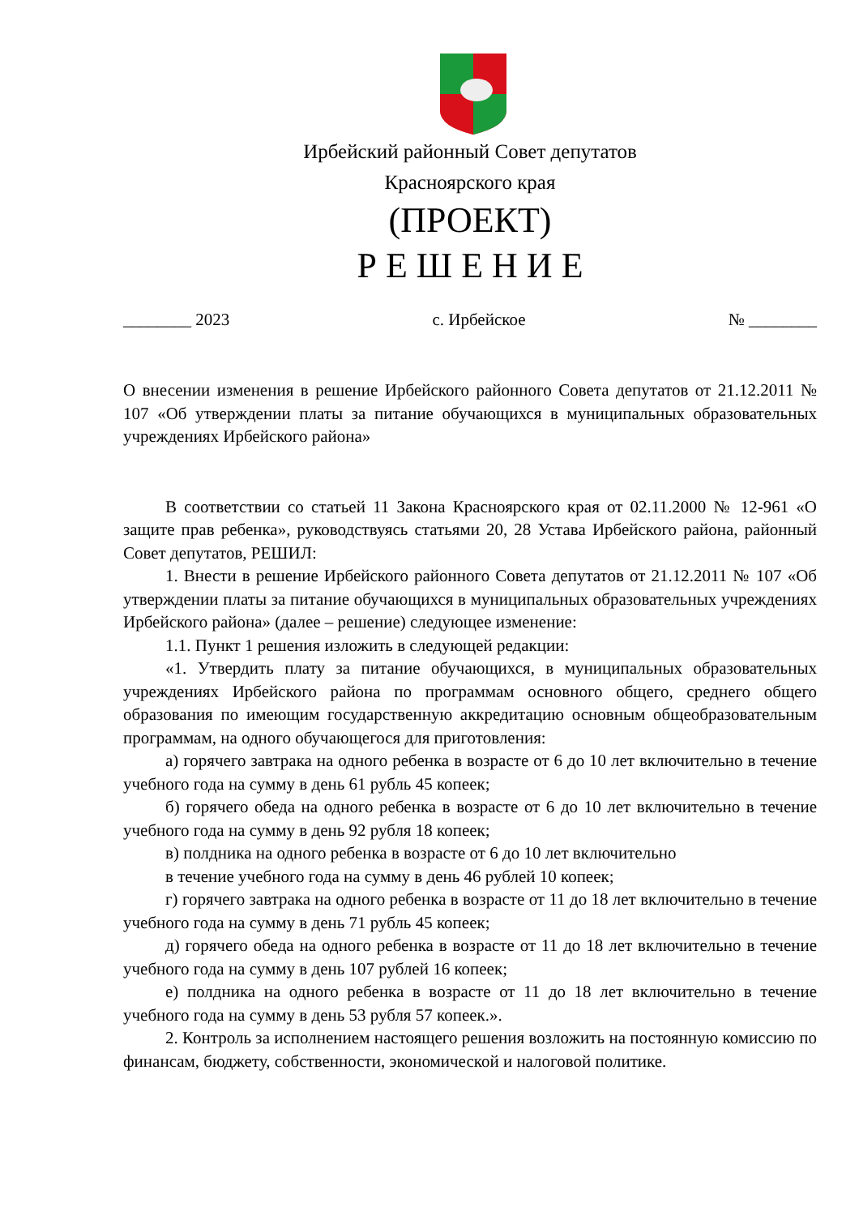Ирбейский районный Совет депутатов
Красноярского края
(ПРОЕКТ)
Р Е Ш Е Н И Е
________ 2023 с. Ирбейское № ________
О внесении изменения в решение Ирбейского районного Совета депутатов от 21.12.2011 № 107 «Об утверждении платы за питание обучающихся в муниципальных образовательных учреждениях Ирбейского района»
В соответствии со статьей 11 Закона Красноярского края от 02.11.2000 № 12-961 «О защите прав ребенка», руководствуясь статьями 20, 28 Устава Ирбейского района, районный Совет депутатов, РЕШИЛ:
1. Внести в решение Ирбейского районного Совета депутатов от 21.12.2011 № 107 «Об утверждении платы за питание обучающихся в муниципальных образовательных учреждениях Ирбейского района» (далее – решение) следующее изменение:
1.1. Пункт 1 решения изложить в следующей редакции:
«1. Утвердить плату за питание обучающихся, в муниципальных образовательных учреждениях Ирбейского района по программам основного общего, среднего общего образования по имеющим государственную аккредитацию основным общеобразовательным программам, на одного обучающегося для приготовления:
а) горячего завтрака на одного ребенка в возрасте от 6 до 10 лет включительно в течение учебного года на сумму в день 61 рубль 45 копеек;
б) горячего обеда на одного ребенка в возрасте от 6 до 10 лет включительно в течение учебного года на сумму в день 92 рубля 18 копеек;
в) полдника на одного ребенка в возрасте от 6 до 10 лет включительно
в течение учебного года на сумму в день 46 рублей 10 копеек;
г) горячего завтрака на одного ребенка в возрасте от 11 до 18 лет включительно в течение учебного года на сумму в день 71 рубль 45 копеек;
д) горячего обеда на одного ребенка в возрасте от 11 до 18 лет включительно в течение учебного года на сумму в день 107 рублей 16 копеек;
е) полдника на одного ребенка в возрасте от 11 до 18 лет включительно в течение учебного года на сумму в день 53 рубля 57 копеек.».
2. Контроль за исполнением настоящего решения возложить на постоянную комиссию по финансам, бюджету, собственности, экономической и налоговой политике.